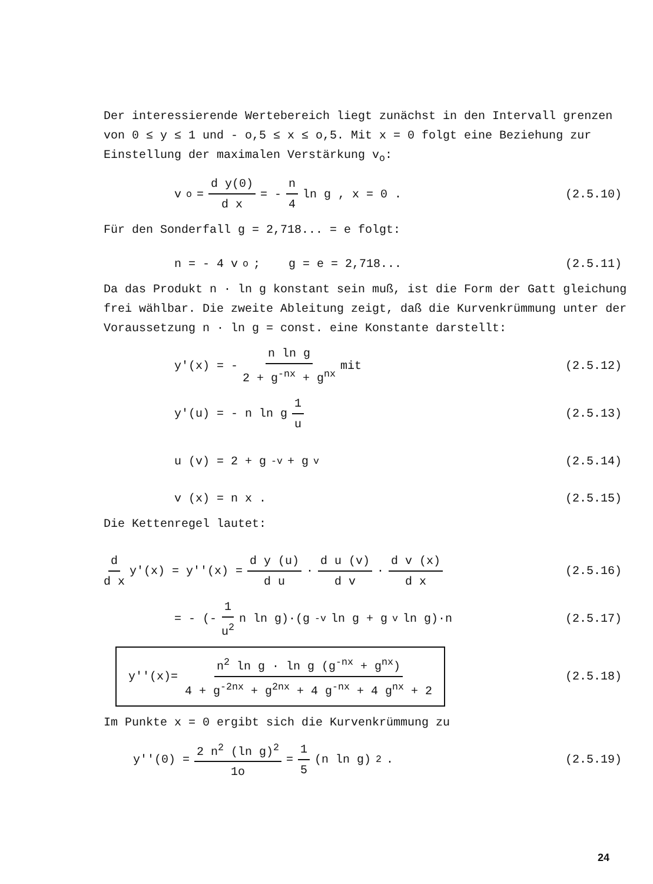Der interessierende Wertebereich liegt zunächst in den Intervall grenzen von 0 ≤ y ≤ 1 und - o,5 ≤ x ≤ o,5. Mit x = 0 folgt eine Beziehung zur Einstellung der maximalen Verstärkung v<sub>o</sub>:
v<sub>o</sub> = d y(0) d x = - n 4 ln g , x = 0 .
(2.5.10)
Für den Sonderfall g = 2,718... = e folgt:
n = - 4 v<sub>o</sub> ; g = e = 2,718...
(2.5.11)
Da das Produkt n · ln g konstant sein muß, ist die Form der Gatt gleichung frei wählbar. Die zweite Ableitung zeigt, daß die Kurvenkrümmung unter der Voraussetzung n · ln g = const. eine Konstante darstellt:
y'(x) = - n ln g 2 + g<sup>-nx</sup> + g<sup>nx</sup> mit
(2.5.12)
y'(u) = - n ln g 1 u (2.5.13)
u (v) = 2 + g<sup>-v</sup> + g<sup>v</sup> (2.5.14)
v (x) = n x . (2.5.15)
Die Kettenregel lautet:
d d x y'(x) = y''(x) = d y (u) d u · d u (v) d v · d v (x) d x
(2.5.16)
= - (- 1 u<sup>2</sup> n ln g)·(g<sup>-v</sup> ln g + g<sup>v</sup> ln g)·n
(2.5.17)
y''(x)= n<sup>2</sup> ln g · ln g (g<sup>-nx</sup> + g<sup>nx</sup>) 4 + g<sup>-2nx</sup> + g<sup>2nx</sup> + 4 g<sup>-nx</sup> + 4 g<sup>nx</sup> + 2
(2.5.18)
Im Punkte x = 0 ergibt sich die Kurvenkrümmung zu
y''(0) = 2 n<sup>2</sup> (ln g)<sup>2</sup> 1o = 1 5 (n ln g)<sup>2</sup> .
(2.5.19)
24